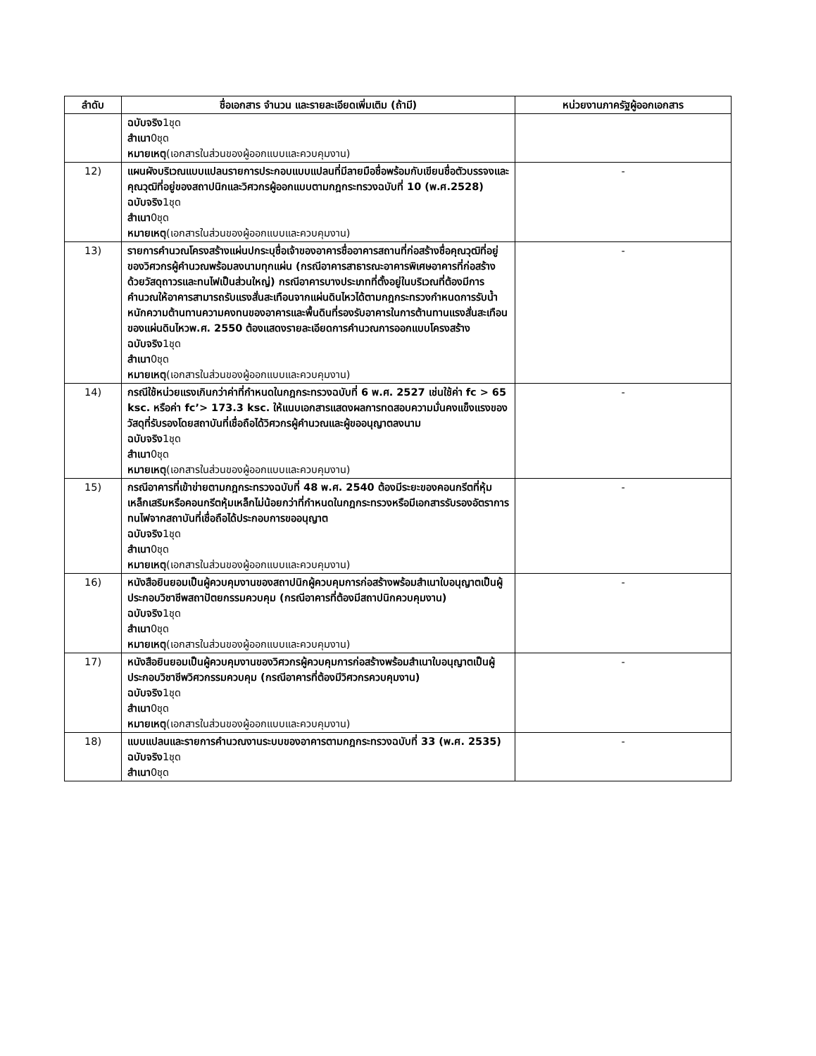| ลำดับ | ชื่อเอกสาร จำนวน และรายละเอียดเพิ่มเติม (ถ้ามี) | หน่วยงานภาครัฐผู้ออกเอกสาร |
| --- | --- | --- |
| | ฉบับจริง 1ชุด สำเนา 0ชุด หมายเหตุ (เอกสารในส่วนของผู้ออกแบบและควบคุมงาน) | |
| 12) | แผนผังบริเวณแบบแปลนรายการประกอบแบบแปลนที่มีลายมือชื่อพร้อมกับเขียนชื่อตัวบรรจงและคุณวุฒิที่อยู่ของสถาปนิกและวิศวกรผู้ออกแบบตามกฎกระทรวงฉบับที่ 10 (พ.ศ.2528) ฉบับจริง 1ชุด สำเนา 0ชุด หมายเหตุ (เอกสารในส่วนของผู้ออกแบบและควบคุมงาน) | - |
| 13) | รายการคำนวณโครงสร้างแผ่นปกระบุชื่อเจ้าของอาคารชื่ออาคารสถานที่ก่อสร้างชื่อคุณวุฒิที่อยู่ของวิศวกรผู้คำนวณพร้อมลงนามทุกแผ่น (กรณีอาคารสาธารณะอาคารพิเศษอาคารที่ก่อสร้างด้วยวัสดุถาวรและทนไฟเป็นส่วนใหญ่) กรณีอาคารบางประเภทที่ตั้งอยู่ในบริเวณที่ต้องมีการคำนวณให้อาคารสามารถรับแรงสั่นสะเทือนจากแผ่นดินไหวได้ตามกฎกระทรวงกำหนดการรับน้ำหนักความต้านทานความคงทนของอาคารและพื้นดินที่รองรับอาคารในการต้านทานแรงสั่นสะเทือนของแผ่นดินไหวพ.ศ. 2550 ต้องแสดงรายละเอียดการคำนวณการออกแบบโครงสร้าง ฉบับจริง 1ชุด สำเนา 0ชุด หมายเหตุ (เอกสารในส่วนของผู้ออกแบบและควบคุมงาน) | - |
| 14) | กรณีใช้หน่วยแรงเกินกว่าค่าที่กำหนดในกฎกระทรวงฉบับที่ 6 พ.ศ. 2527 เช่นใช้ค่า fc > 65 ksc. หรือค่า fc’> 173.3 ksc. ให้แนบเอกสารแสดงผลการทดสอบความมั่นคงแข็งแรงของวัสดุที่รับรองโดยสถาบันที่เชื่อถือได้วิศวกรผู้คำนวณและผู้ขออนุญาตลงนาม ฉบับจริง 1ชุด สำเนา 0ชุด หมายเหตุ (เอกสารในส่วนของผู้ออกแบบและควบคุมงาน) | - |
| 15) | กรณีอาคารที่เข้าข่ายตามกฎกระทรวงฉบับที่ 48 พ.ศ. 2540 ต้องมีระยะของคอนกรีตที่หุ้มเหล็กเสริมหรือคอนกรีตหุ้มเหล็กไม่น้อยกว่าที่กำหนดในกฎกระทรวงหรือมีเอกสารรับรองอัตราการทนไฟจากสถาบันที่เชื่อถือได้ประกอบการขออนุญาต ฉบับจริง 1ชุด สำเนา 0ชุด หมายเหตุ (เอกสารในส่วนของผู้ออกแบบและควบคุมงาน) | - |
| 16) | หนังสือยินยอมเป็นผู้ควบคุมงานของสถาปนิกผู้ควบคุมการก่อสร้างพร้อมสำเนาใบอนุญาตเป็นผู้ประกอบวิชาชีพสถาปัตยกรรมควบคุม (กรณีอาคารที่ต้องมีสถาปนิกควบคุมงาน) ฉบับจริง 1ชุด สำเนา 0ชุด หมายเหตุ (เอกสารในส่วนของผู้ออกแบบและควบคุมงาน) | - |
| 17) | หนังสือยินยอมเป็นผู้ควบคุมงานของวิศวกรผู้ควบคุมการก่อสร้างพร้อมสำเนาใบอนุญาตเป็นผู้ประกอบวิชาชีพวิศวกรรมควบคุม (กรณีอาคารที่ต้องมีวิศวกรควบคุมงาน) ฉบับจริง 1ชุด สำเนา 0ชุด หมายเหตุ (เอกสารในส่วนของผู้ออกแบบและควบคุมงาน) | - |
| 18) | แบบแปลนและรายการคำนวณงานระบบของอาคารตามกฎกระทรวงฉบับที่ 33 (พ.ศ. 2535) ฉบับจริง 1ชุด สำเนา 0ชุด | - |